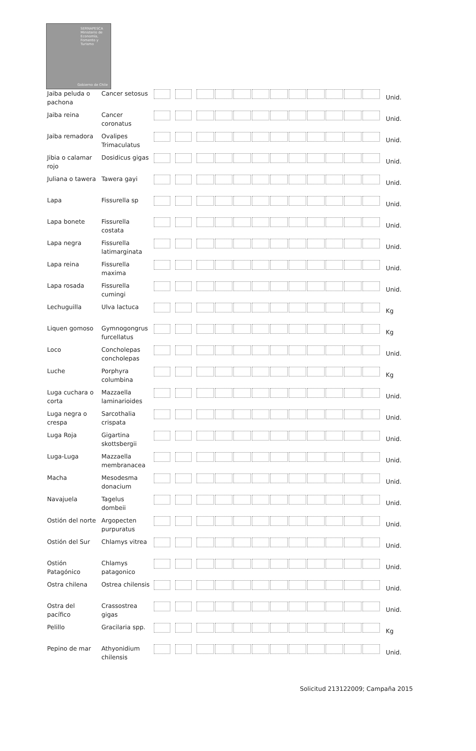SERNAPESCA
Ministerio de Economía, Fomento y Turismo
Gobierno de Chile
| Jaiba peluda o pachona | Cancer setosus | | | Unid. |
| Jaiba reina | Cancer coronatus | | | Unid. |
| Jaiba remadora | Ovalipes Trimaculatus | | | Unid. |
| Jibia o calamar rojo | Dosidicus gigas | | | Unid. |
| Juliana o tawera | Tawera gayi | | | Unid. |
| Lapa | Fissurella sp | | | Unid. |
| Lapa bonete | Fissurella costata | | | Unid. |
| Lapa negra | Fissurella latimarginata | | | Unid. |
| Lapa reina | Fissurella maxima | | | Unid. |
| Lapa rosada | Fissurella cumingi | | | Unid. |
| Lechuguilla | Ulva lactuca | | | Kg |
| Liquen gomoso | Gymnogongrus furcellatus | | | Kg |
| Loco | Concholepas concholepas | | | Unid. |
| Luche | Porphyra columbina | | | Kg |
| Luga cuchara o corta | Mazzaella laminarioides | | | Unid. |
| Luga negra o crespa | Sarcothalia crispata | | | Unid. |
| Luga Roja | Gigartina skottsbergii | | | Unid. |
| Luga-Luga | Mazzaella membranacea | | | Unid. |
| Macha | Mesodesma donacium | | | Unid. |
| Navajuela | Tagelus dombeii | | | Unid. |
| Ostión del norte | Argopecten purpuratus | | | Unid. |
| Ostión del Sur | Chlamys vitrea | | | Unid. |
| Ostión Patagónico | Chlamys patagonico | | | Unid. |
| Ostra chilena | Ostrea chilensis | | | Unid. |
| Ostra del pacífico | Crassostrea gigas | | | Unid. |
| Pelillo | Gracilaria spp. | | | Kg |
| Pepino de mar | Athyonidium chilensis | | | Unid. |
Solicitud 213122009; Campaña 2015